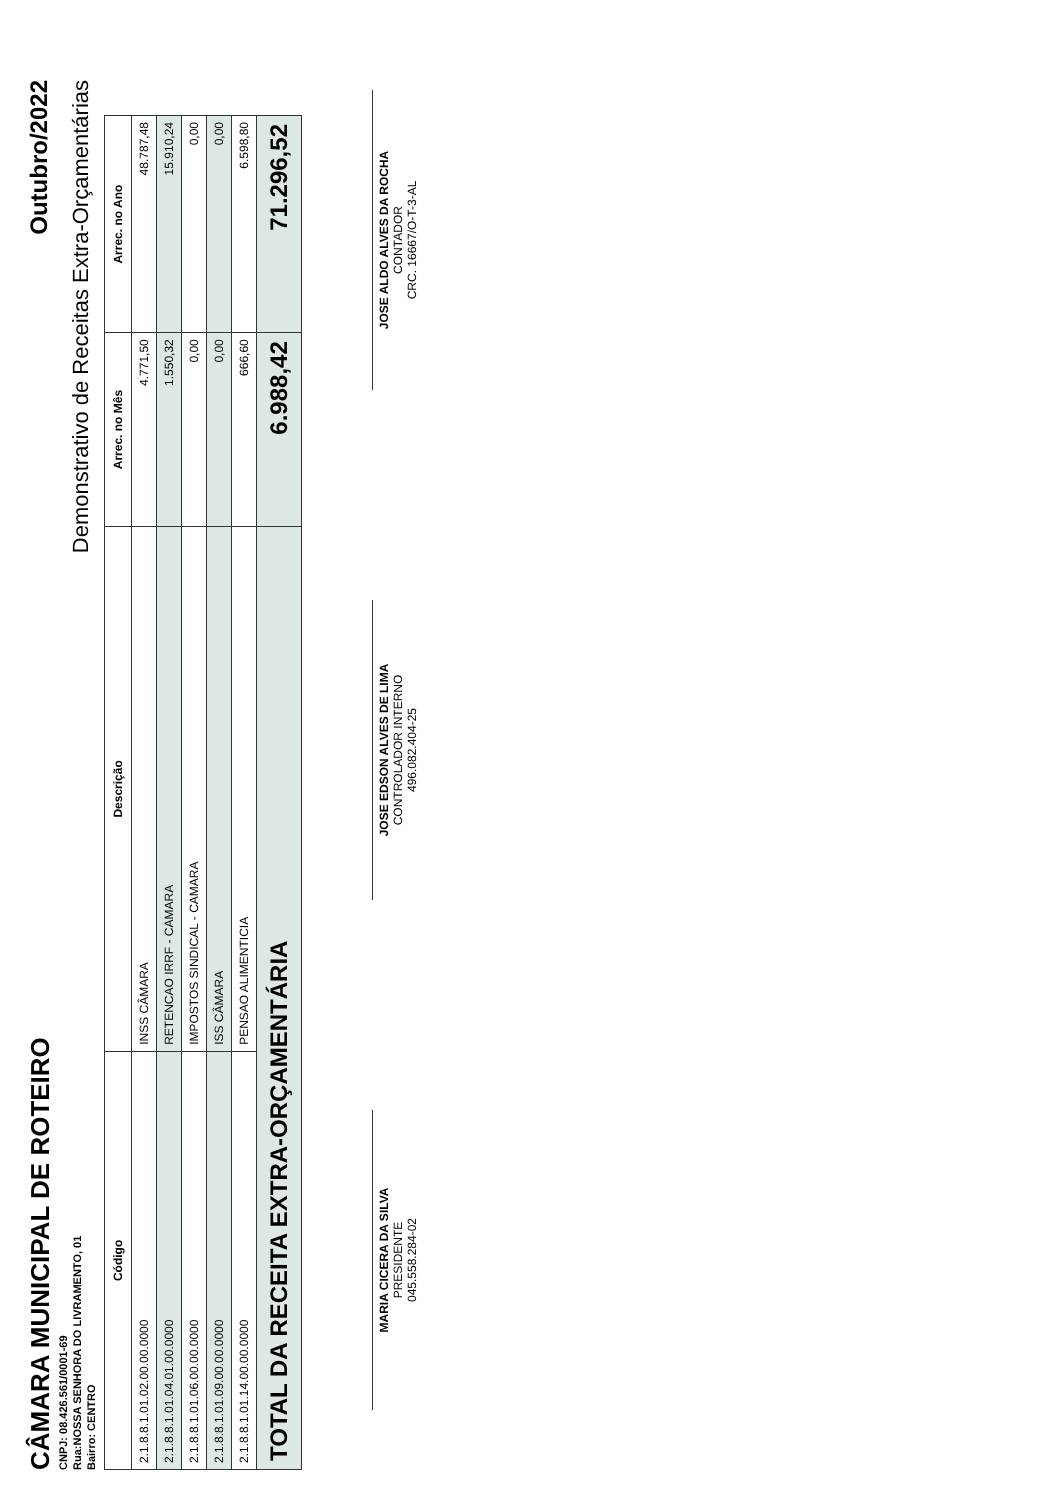CÂMARA MUNICIPAL DE ROTEIRO
Outubro/2022
CNPJ: 08.426.561/0001-69
Rua:NOSSA SENHORA DO LIVRAMENTO, 01
Bairro: CENTRO
Demonstrativo de Receitas Extra-Orçamentárias
| Código | Descrição | Arrec. no Mês | Arrec. no Ano |
| --- | --- | --- | --- |
| 2.1.8.8.1.01.02.00.00.0000 | INSS CÂMARA | 4.771,50 | 48.787,48 |
| 2.1.8.8.1.01.04.01.00.0000 | RETENCAO IRRF - CAMARA | 1.550,32 | 15.910,24 |
| 2.1.8.8.1.01.06.00.00.0000 | IMPOSTOS SINDICAL - CAMARA | 0,00 | 0,00 |
| 2.1.8.8.1.01.09.00.00.0000 | ISS CÂMARA | 0,00 | 0,00 |
| 2.1.8.8.1.01.14.00.00.0000 | PENSAO ALIMENTICIA | 666,60 | 6.598,80 |
| TOTAL DA RECEITA EXTRA-ORÇAMENTÁRIA | | 6.988,42 | 71.296,52 |
MARIA CICERA DA SILVA
PRESIDENTE
045.558.284-02
JOSE EDSON ALVES DE LIMA
CONTROLADOR INTERNO
496.082.404-25
JOSE ALDO ALVES DA ROCHA
CONTADOR
CRC. 16667/O-T-3-AL